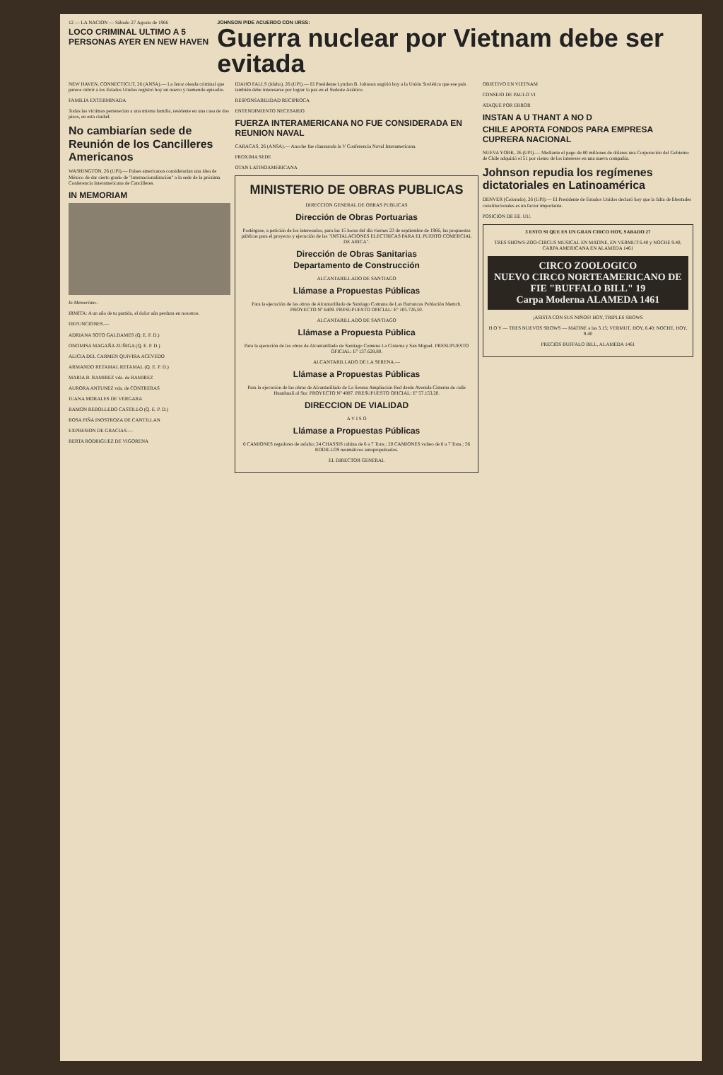12 — LA NACION — Sábado 27 Agosto de 1966
LOCO CRIMINAL ULTIMO A 5 PERSONAS AYER EN NEW HAVEN
JOHNSON PIDE ACUERDO CON URSS:
Guerra nuclear por Vietnam debe ser evitada
NEW HAVEN, CONNECTICUT, 26 (ANSA).— La feroz oleada criminal que parece cubrir a los Estados Unidos registró hoy un nuevo y tremendo episodio.
FAMILIA EXTERMINADA
Todas las víctimas pertenecían a una misma familia, residente en una casa de dos pisos, en esta ciudad.
No cambiarían sede de Reunión de los Cancilleres Americanos
WASHINGTON, 26 (UPI).— Países americanos considerarían una idea de México de dar cierto grado de "internacionalización" a la sede de la próxima Conferencia Interamericana de Cancilleres.
IN MEMORIAM
In Memoriam.-
IRMITA: A un año de tu partida, el dolor aún perdura en nosotros.
DEFUNCIONES.—
ADRIANA SOTO GALDAMES (Q. E. P. D.)
ONOMISA MAGAÑA ZUÑIGA (Q. E. P. D.)
ALICIA DEL CARMEN QUIVIRA ACEVEDO
ARMANDO RETAMAL RETAMAL (Q. E. P. D.)
MARIA B. RAMIREZ vda. de RAMIREZ
AURORA ANTUNEZ vda. de CONTRERAS
JUANA MORALES DE VERGARA
RAMON REBOLLEDO CASTILLO (Q. E. P. D.)
ROSA PIÑA INOSTROZA DE CANTILLAN
EXPRESION DE GRACIAS.—
BERTA RODRIGUEZ DE VIGORENA
IDAHO FALLS (Idaho), 26 (UPI).— El Presidente Lyndon B. Johnson sugirió hoy a la Unión Soviética que ese país también debe interesarse por lograr la paz en el Sudeste Asiático.
RESPONSABILIDAD RECIPROCA
ENTENDIMIENTO NECESARIO
FUERZA INTERAMERICANA NO FUE CONSIDERADA EN REUNION NAVAL
CARACAS, 26 (ANSA).— Anoche fue clausurada la V Conferencia Naval Interamericana.
PROXIMA SEDE
OTAN LATINOAMERICANA
MINISTERIO DE OBRAS PUBLICAS
DIRECCION GENERAL DE OBRAS PUBLICAS
Dirección de Obras Portuarias
Postérgase, a petición de los interesados, para las 15 horas del día viernes 23 de septiembre de 1966, las propuestas públicas para el proyecto y ejecución de las "INSTALACIONES ELECTRICAS PARA EL PUERTO COMERCIAL DE ARICA".
Dirección de Obras Sanitarias
Departamento de Construcción
ALCANTARILLADO DE SANTIAGO
Llámase a Propuestas Públicas
Para la ejecución de las obras de Alcantarillado de Santiago Comuna de Las Barrancas Población Memch. PROYECTO Nº 6409. PRESUPUESTO OFICIAL: Eº 105.726,50.
ALCANTARILLADO DE SANTIAGO
Llámase a Propuesta Pública
Para la ejecución de las obras de Alcantarillado de Santiago Comuna La Cisterna y San Miguel. PRESUPUESTO OFICIAL: Eº 137.628,80.
ALCANTARILLADO DE LA SERENA.—
Llámase a Propuestas Públicas
Para la ejecución de las obras de Alcantarillado de La Serena Ampliación Red desde Avenida Cisterna de calle Huanhuali al Sur. PROYECTO Nº 4887. PRESUPUESTO OFICIAL: Eº 57.153,20.
DIRECCION DE VIALIDAD
A V I S O
Llámase a Propuestas Públicas
6 CAMIONES regadores de asfalto; 24 CHASSIS cabina de 6 a 7 Tons.; 20 CAMIONES volteo de 6 a 7 Tons.; 56 RODILLOS neumáticos autopropulsados.
EL DIRECTOR GENERAL
OBJETIVO EN VIETNAM
CONSEJO DE PAULO VI
ATAQUE POR ERROR
INSTAN A U THANT A NO D
CHILE APORTA FONDOS PARA EMPRESA CUPRERA NACIONAL
NUEVA YORK, 26 (UPI).— Mediante el pago de 80 millones de dólares una Corporación del Gobierno de Chile adquirió el 51 por ciento de los intereses en una nueva compañía.
Johnson repudia los regímenes dictatoriales en Latinoamérica
DENVER (Colorado), 26 (UPI).— El Presidente de Estados Unidos declaró hoy que la falta de libertades constitucionales es un factor importante.
POSICION DE EE. UU.
3 ESTO SI QUE ES UN GRAN CIRCO HOY, SABADO 27
TRES SHOWS-ZOO-CIRCUS MUSICAL EN MATINE, EN VERMUT 6.40 y NOCHE 9.40, CARPA AMERICANA EN ALAMEDA 1461
CIRCO ZOOLOGICO
NUEVO CIRCO NORTEAMERICANO DE FIE "BUFFALO BILL" 19
Carpa Moderna ALAMEDA 1461
¡ASISTA CON SUS NIÑOS! HOY, TRIPLES SHOWS
H O Y — TRES NUEVOS SHOWS — MATINE a las 3.15; VERMUT, HOY, 6.40; NOCHE, HOY, 9.40
PRECIOS BUFFALO BILL, ALAMEDA 1461